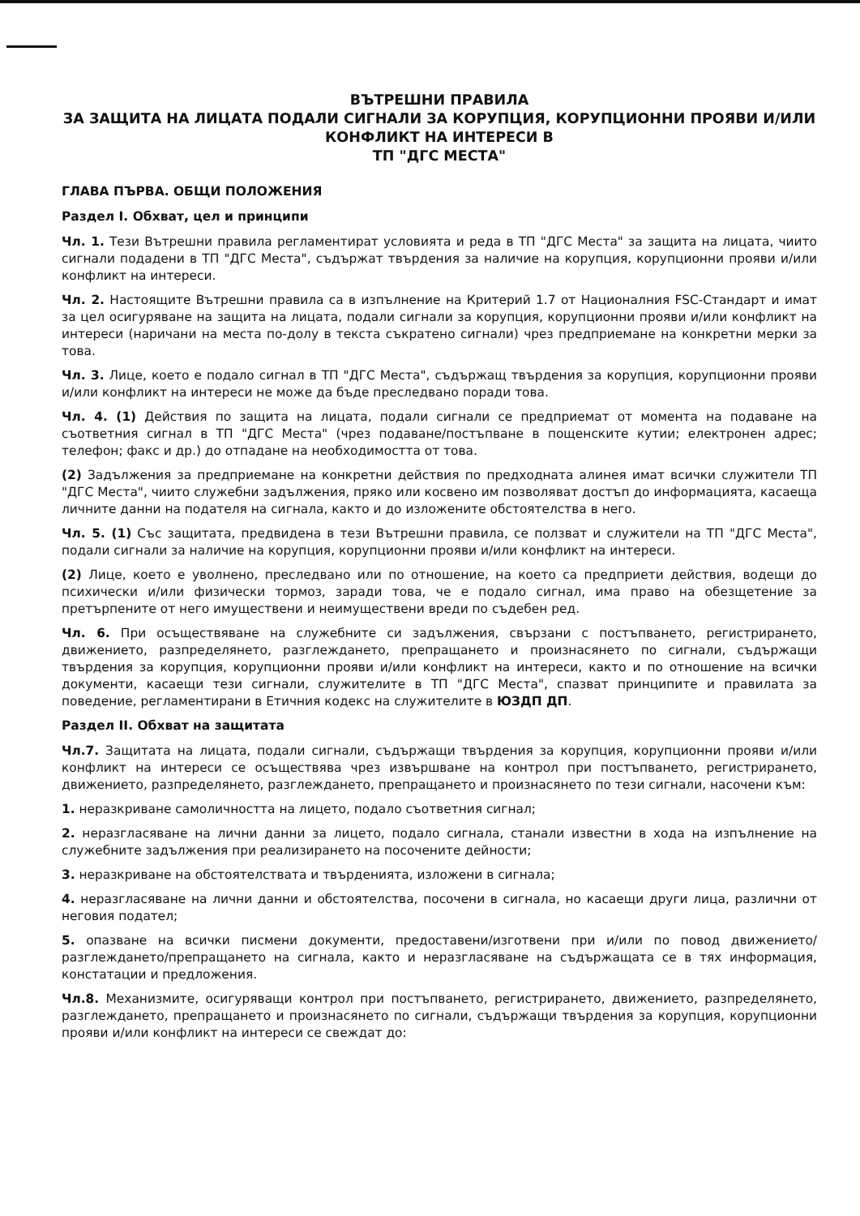ВЪТРЕШНИ ПРАВИЛА
ЗА ЗАЩИТА НА ЛИЦАТА ПОДАЛИ СИГНАЛИ ЗА КОРУПЦИЯ, КОРУПЦИОННИ ПРОЯВИ И/ИЛИ КОНФЛИКТ НА ИНТЕРЕСИ В
ТП "ДГС МЕСТА"
ГЛАВА ПЪРВА. ОБЩИ ПОЛОЖЕНИЯ
Раздел I. Обхват, цел и принципи
Чл. 1. Тези Вътрешни правила регламентират условията и реда в ТП "ДГС Места" за защита на лицата, чиито сигнали подадени в ТП "ДГС Места", съдържат твърдения за наличие на корупция, корупционни прояви и/или конфликт на интереси.
Чл. 2. Настоящите Вътрешни правила са в изпълнение на Критерий 1.7 от Националния FSC-Стандарт и имат за цел осигуряване на защита на лицата, подали сигнали за корупция, корупционни прояви и/или конфликт на интереси (наричани на места по-долу в текста съкратено сигнали) чрез предприемане на конкретни мерки за това.
Чл. 3. Лице, което е подало сигнал в ТП "ДГС Места", съдържащ твърдения за корупция, корупционни прояви и/или конфликт на интереси не може да бъде преследвано поради това.
Чл. 4. (1) Действия по защита на лицата, подали сигнали се предприемат от момента на подаване на съответния сигнал в ТП "ДГС Места" (чрез подаване/постъпване в пощенските кутии; електронен адрес; телефон; факс и др.) до отпадане на необходимостта от това.
(2) Задължения за предприемане на конкретни действия по предходната алинея имат всички служители ТП "ДГС Места", чиито служебни задължения, пряко или косвено им позволяват достъп до информацията, касаеща личните данни на подателя на сигнала, както и до изложените обстоятелства в него.
Чл. 5. (1) Със защитата, предвидена в тези Вътрешни правила, се ползват и служители на ТП "ДГС Места", подали сигнали за наличие на корупция, корупционни прояви и/или конфликт на интереси.
(2) Лице, което е уволнено, преследвано или по отношение, на което са предприети действия, водещи до психически и/или физически тормоз, заради това, че е подало сигнал, има право на обезщетение за претърпените от него имуществени и неимуществени вреди по съдебен ред.
Чл. 6. При осъществяване на служебните си задължения, свързани с постъпването, регистрирането, движението, разпределянето, разглеждането, препращането и произнасянето по сигнали, съдържащи твърдения за корупция, корупционни прояви и/или конфликт на интереси, както и по отношение на всички документи, касаещи тези сигнали, служителите в ТП "ДГС Места", спазват принципите и правилата за поведение, регламентирани в Етичния кодекс на служителите в ЮЗДП ДП.
Раздел II. Обхват на защитата
Чл.7. Защитата на лицата, подали сигнали, съдържащи твърдения за корупция, корупционни прояви и/или конфликт на интереси се осъществява чрез извършване на контрол при постъпването, регистрирането, движението, разпределянето, разглеждането, препращането и произнасянето по тези сигнали, насочени към:
1. неразкриване самоличността на лицето, подало съответния сигнал;
2. неразгласяване на лични данни за лицето, подало сигнала, станали известни в хода на изпълнение на служебните задължения при реализирането на посочените дейности;
3. неразкриване на обстоятелствата и твърденията, изложени в сигнала;
4. неразгласяване на лични данни и обстоятелства, посочени в сигнала, но касаещи други лица, различни от неговия подател;
5. опазване на всички писмени документи, предоставени/изготвени при и/или по повод движението/разглеждането/препращането на сигнала, както и неразгласяване на съдържащата се в тях информация, констатации и предложения.
Чл.8. Механизмите, осигуряващи контрол при постъпването, регистрирането, движението, разпределянето, разглеждането, препращането и произнасянето по сигнали, съдържащи твърдения за корупция, корупционни прояви и/или конфликт на интереси се свеждат до: